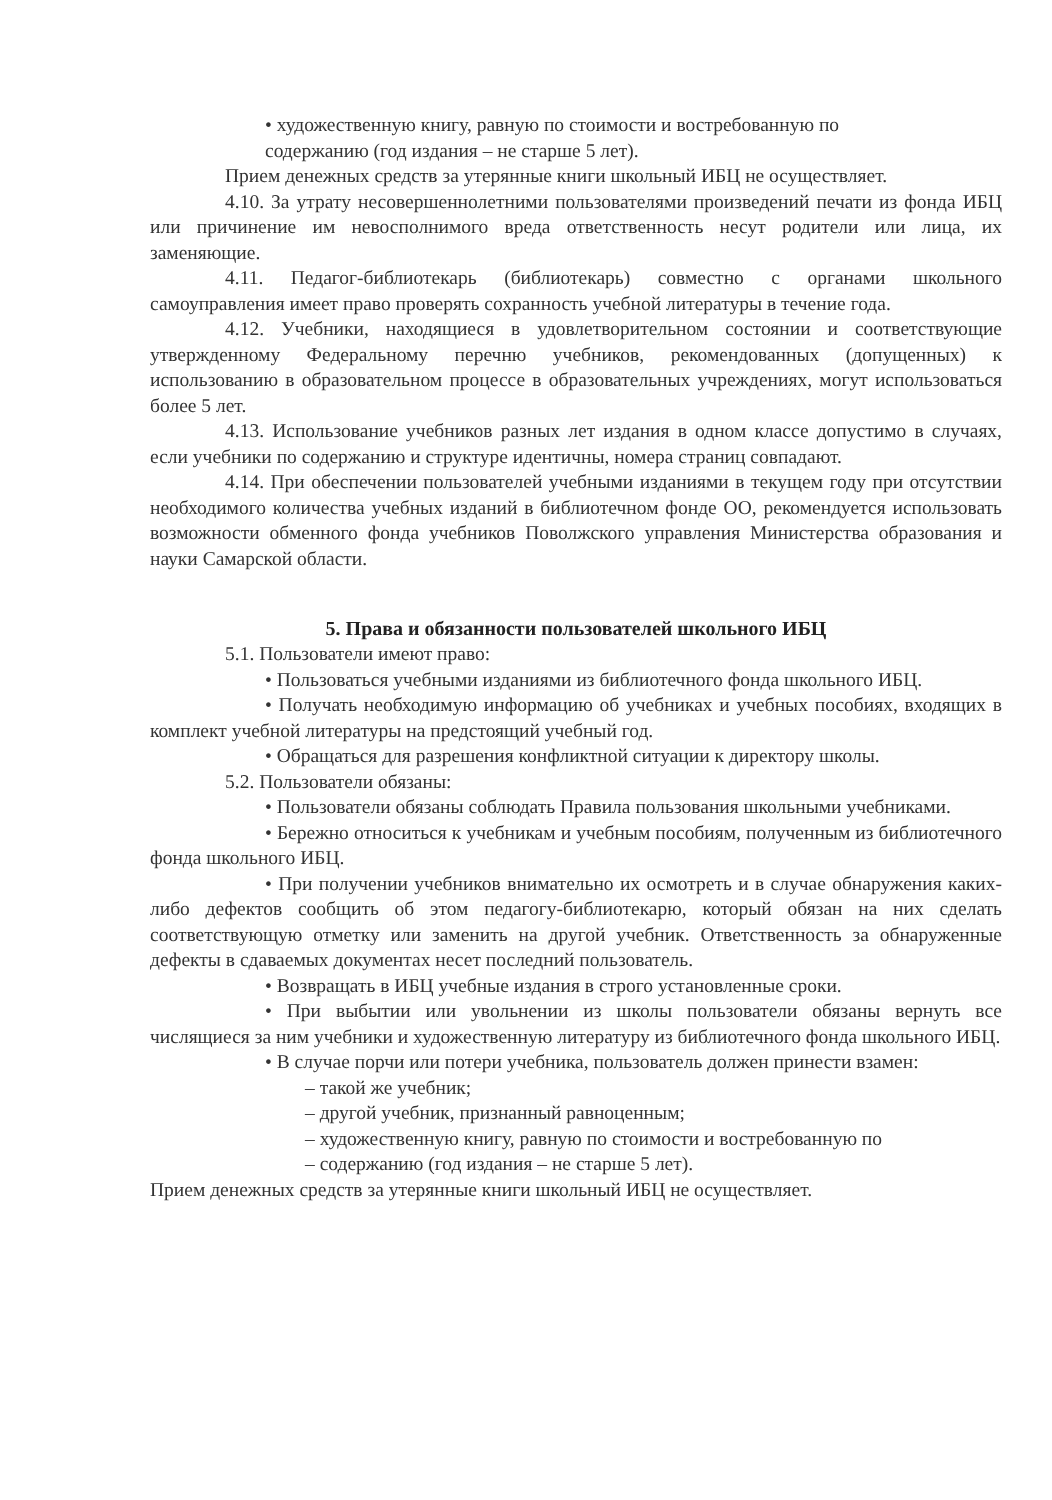• художественную книгу, равную по стоимости и востребованную по
содержанию (год издания – не старше 5 лет).
Прием денежных средств за утерянные книги школьный ИБЦ не осуществляет.
4.10. За утрату несовершеннолетними пользователями произведений печати из фонда ИБЦ или причинение им невосполнимого вреда ответственность несут родители или лица, их заменяющие.
4.11. Педагог-библиотекарь (библиотекарь) совместно с органами школьного самоуправления имеет право проверять сохранность учебной литературы в течение года.
4.12. Учебники, находящиеся в удовлетворительном состоянии и соответствующие утвержденному Федеральному перечню учебников, рекомендованных (допущенных) к использованию в образовательном процессе в образовательных учреждениях, могут использоваться более 5 лет.
4.13. Использование учебников разных лет издания в одном классе допустимо в случаях, если учебники по содержанию и структуре идентичны, номера страниц совпадают.
4.14. При обеспечении пользователей учебными изданиями в текущем году при отсутствии необходимого количества учебных изданий в библиотечном фонде ОО, рекомендуется использовать возможности обменного фонда учебников Поволжского управления Министерства образования и науки Самарской области.
5. Права и обязанности пользователей школьного ИБЦ
5.1. Пользователи имеют право:
• Пользоваться учебными изданиями из библиотечного фонда школьного ИБЦ.
• Получать необходимую информацию об учебниках и учебных пособиях, входящих в комплект учебной литературы на предстоящий учебный год.
• Обращаться для разрешения конфликтной ситуации к директору школы.
5.2. Пользователи обязаны:
• Пользователи обязаны соблюдать Правила пользования школьными учебниками.
• Бережно относиться к учебникам и учебным пособиям, полученным из библиотечного фонда школьного ИБЦ.
• При получении учебников внимательно их осмотреть и в случае обнаружения каких-либо дефектов сообщить об этом педагогу-библиотекарю, который обязан на них сделать соответствующую отметку или заменить на другой учебник. Ответственность за обнаруженные дефекты в сдаваемых документах несет последний пользователь.
• Возвращать в ИБЦ учебные издания в строго установленные сроки.
• При выбытии или увольнении из школы пользователи обязаны вернуть все числящиеся за ним учебники и художественную литературу из библиотечного фонда школьного ИБЦ.
• В случае порчи или потери учебника, пользователь должен принести взамен:
– такой же учебник;
– другой учебник, признанный равноценным;
– художественную книгу, равную по стоимости и востребованную по
– содержанию (год издания – не старше 5 лет).
Прием денежных средств за утерянные книги школьный ИБЦ не осуществляет.